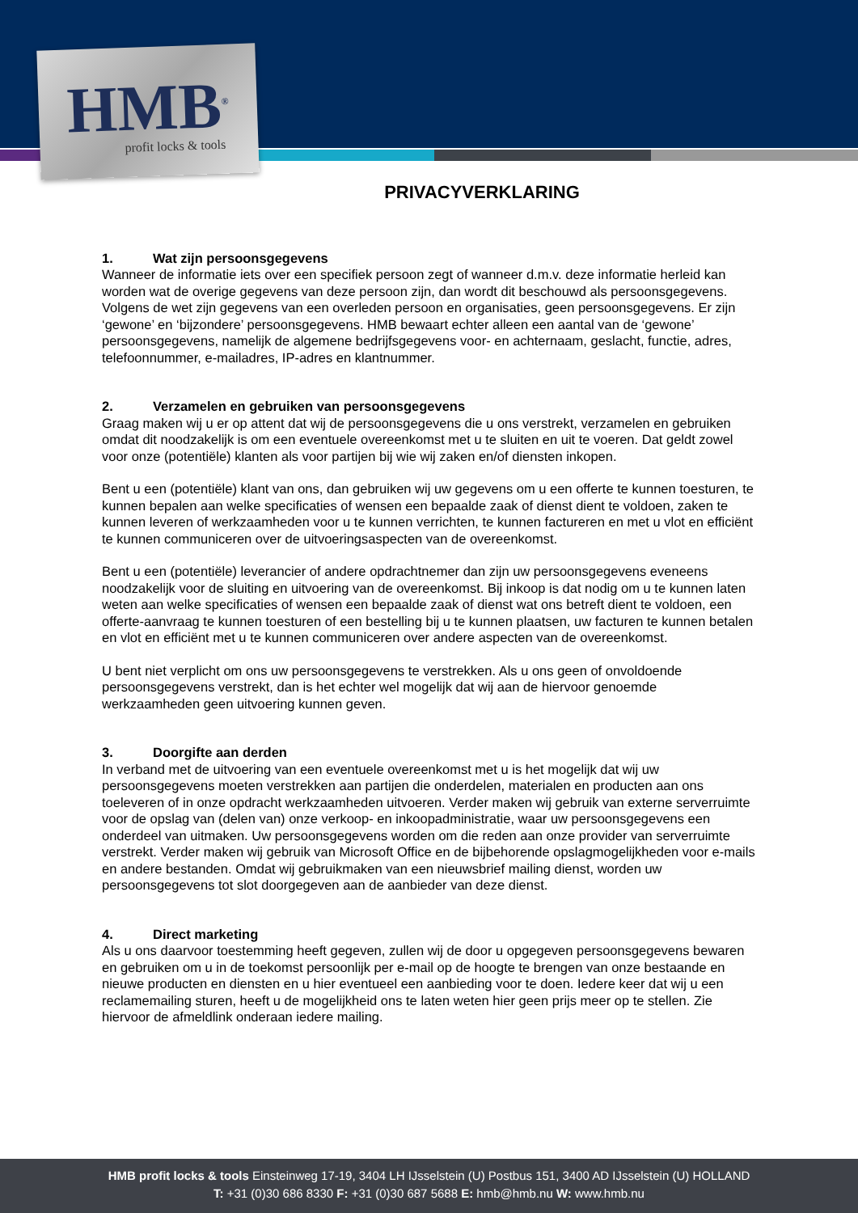HMB<sup>®</sup> profit locks & tools
PRIVACYVERKLARING
1. Wat zijn persoonsgegevens
Wanneer de informatie iets over een specifiek persoon zegt of wanneer d.m.v. deze informatie herleid kan worden wat de overige gegevens van deze persoon zijn, dan wordt dit beschouwd als persoonsgegevens. Volgens de wet zijn gegevens van een overleden persoon en organisaties, geen persoonsgegevens. Er zijn ‘gewone’ en ‘bijzondere’ persoonsgegevens. HMB bewaart echter alleen een aantal van de ‘gewone’ persoonsgegevens, namelijk de algemene bedrijfsgegevens voor- en achternaam, geslacht, functie, adres, telefoonnummer, e-mailadres, IP-adres en klantnummer.
2. Verzamelen en gebruiken van persoonsgegevens
Graag maken wij u er op attent dat wij de persoonsgegevens die u ons verstrekt, verzamelen en gebruiken omdat dit noodzakelijk is om een eventuele overeenkomst met u te sluiten en uit te voeren. Dat geldt zowel voor onze (potentiële) klanten als voor partijen bij wie wij zaken en/of diensten inkopen.
Bent u een (potentiële) klant van ons, dan gebruiken wij uw gegevens om u een offerte te kunnen toesturen, te kunnen bepalen aan welke specificaties of wensen een bepaalde zaak of dienst dient te voldoen, zaken te kunnen leveren of werkzaamheden voor u te kunnen verrichten, te kunnen factureren en met u vlot en efficiënt te kunnen communiceren over de uitvoeringsaspecten van de overeenkomst.
Bent u een (potentiële) leverancier of andere opdrachtnemer dan zijn uw persoonsgegevens eveneens noodzakelijk voor de sluiting en uitvoering van de overeenkomst. Bij inkoop is dat nodig om u te kunnen laten weten aan welke specificaties of wensen een bepaalde zaak of dienst wat ons betreft dient te voldoen, een offerte-aanvraag te kunnen toesturen of een bestelling bij u te kunnen plaatsen, uw facturen te kunnen betalen en vlot en efficiënt met u te kunnen communiceren over andere aspecten van de overeenkomst.
U bent niet verplicht om ons uw persoonsgegevens te verstrekken. Als u ons geen of onvoldoende persoonsgegevens verstrekt, dan is het echter wel mogelijk dat wij aan de hiervoor genoemde werkzaamheden geen uitvoering kunnen geven.
3. Doorgifte aan derden
In verband met de uitvoering van een eventuele overeenkomst met u is het mogelijk dat wij uw persoonsgegevens moeten verstrekken aan partijen die onderdelen, materialen en producten aan ons toeleveren of in onze opdracht werkzaamheden uitvoeren. Verder maken wij gebruik van externe serverruimte voor de opslag van (delen van) onze verkoop- en inkoopadministratie, waar uw persoonsgegevens een onderdeel van uitmaken. Uw persoonsgegevens worden om die reden aan onze provider van serverruimte verstrekt. Verder maken wij gebruik van Microsoft Office en de bijbehorende opslagmogelijkheden voor e-mails en andere bestanden. Omdat wij gebruikmaken van een nieuwsbrief mailing dienst, worden uw persoonsgegevens tot slot doorgegeven aan de aanbieder van deze dienst.
4. Direct marketing
Als u ons daarvoor toestemming heeft gegeven, zullen wij de door u opgegeven persoonsgegevens bewaren en gebruiken om u in de toekomst persoonlijk per e-mail op de hoogte te brengen van onze bestaande en nieuwe producten en diensten en u hier eventueel een aanbieding voor te doen. Iedere keer dat wij u een reclamemailing sturen, heeft u de mogelijkheid ons te laten weten hier geen prijs meer op te stellen. Zie hiervoor de afmeldlink onderaan iedere mailing.
HMB profit locks & tools Einsteinweg 17-19, 3404 LH IJsselstein (U) Postbus 151, 3400 AD IJsselstein (U) HOLLAND
T: +31 (0)30 686 8330 F: +31 (0)30 687 5688 E: hmb@hmb.nu W: www.hmb.nu